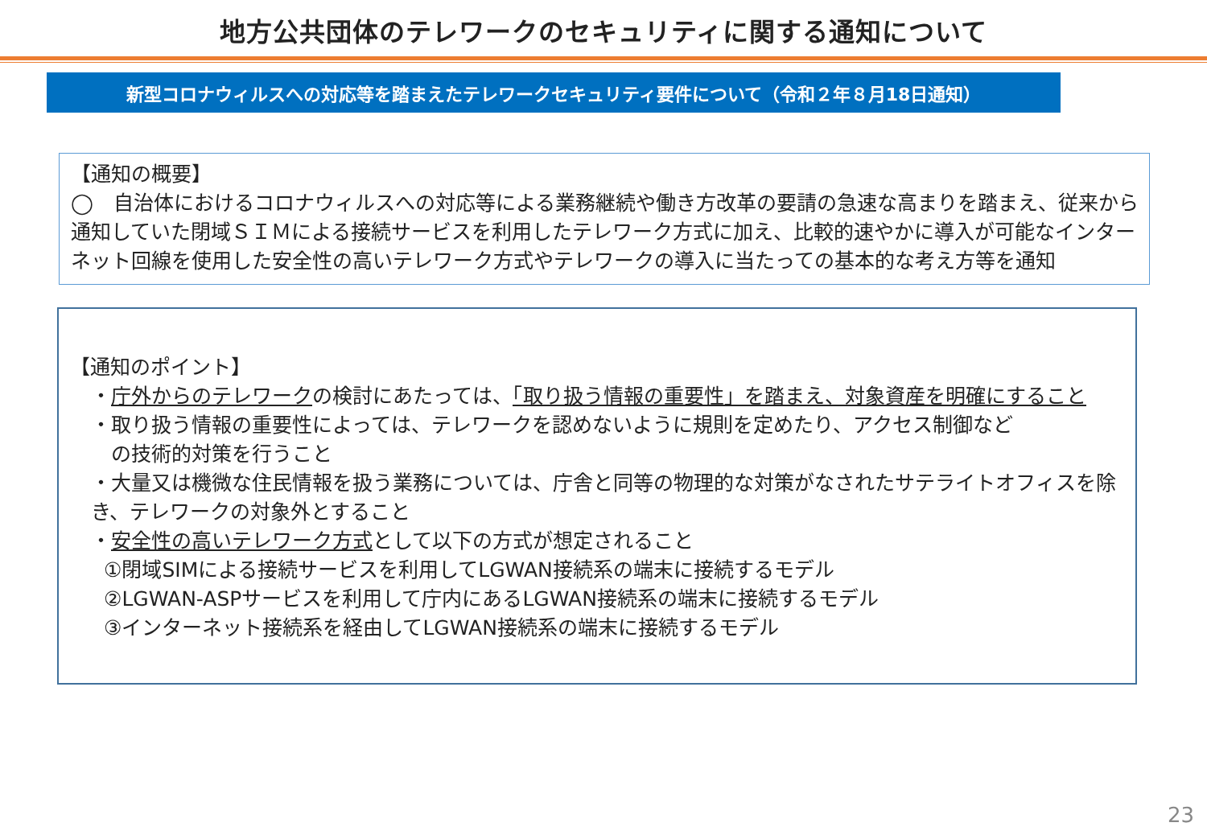地方公共団体のテレワークのセキュリティに関する通知について
新型コロナウィルスへの対応等を踏まえたテレワークセキュリティ要件について（令和２年８月18日通知）
【通知の概要】
◯　自治体におけるコロナウィルスへの対応等による業務継続や働き方改革の要請の急速な高まりを踏まえ、従来から通知していた閉域ＳＩＭによる接続サービスを利用したテレワーク方式に加え、比較的速やかに導入が可能なインターネット回線を使用した安全性の高いテレワーク方式やテレワークの導入に当たっての基本的な考え方等を通知
【通知のポイント】
・庁外からのテレワークの検討にあたっては、「取り扱う情報の重要性」を踏まえ、対象資産を明確にすること
・取り扱う情報の重要性によっては、テレワークを認めないように規則を定めたり、アクセス制御など
　の技術的対策を行うこと
・大量又は機微な住民情報を扱う業務については、庁舎と同等の物理的な対策がなされたサテライトオフィスを除き、テレワークの対象外とすること
・安全性の高いテレワーク方式として以下の方式が想定されること
①閉域SIMによる接続サービスを利用してLGWAN接続系の端末に接続するモデル
②LGWAN-ASPサービスを利用して庁内にあるLGWAN接続系の端末に接続するモデル
③インターネット接続系を経由してLGWAN接続系の端末に接続するモデル
23